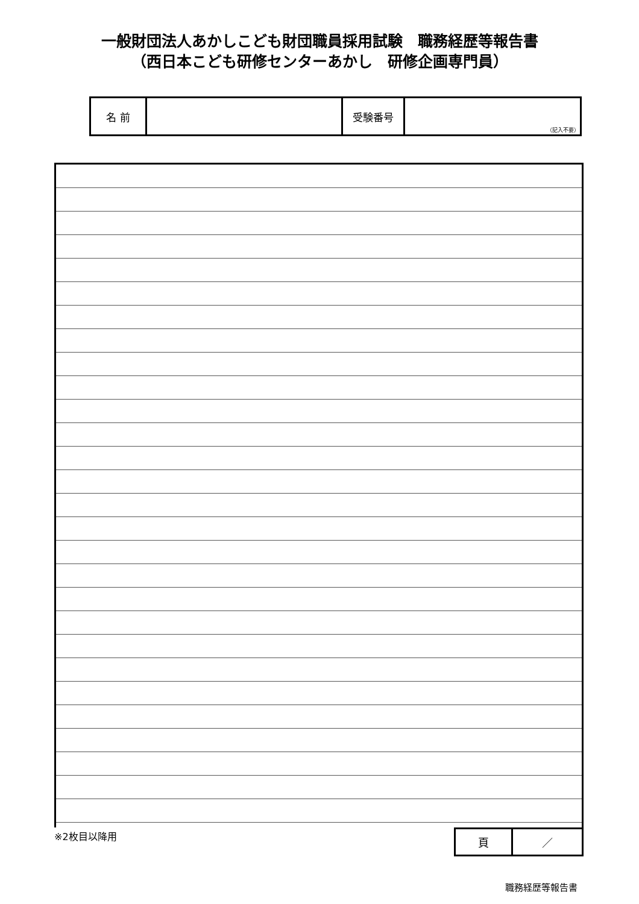一般財団法人あかしこども財団職員採用試験　職務経歴等報告書
（西日本こども研修センターあかし　研修企画専門員）
| 名 前 | | 受験番号 | （記入不要） |
※2枚目以降用
| 頁 | ／ |
職務経歴等報告書